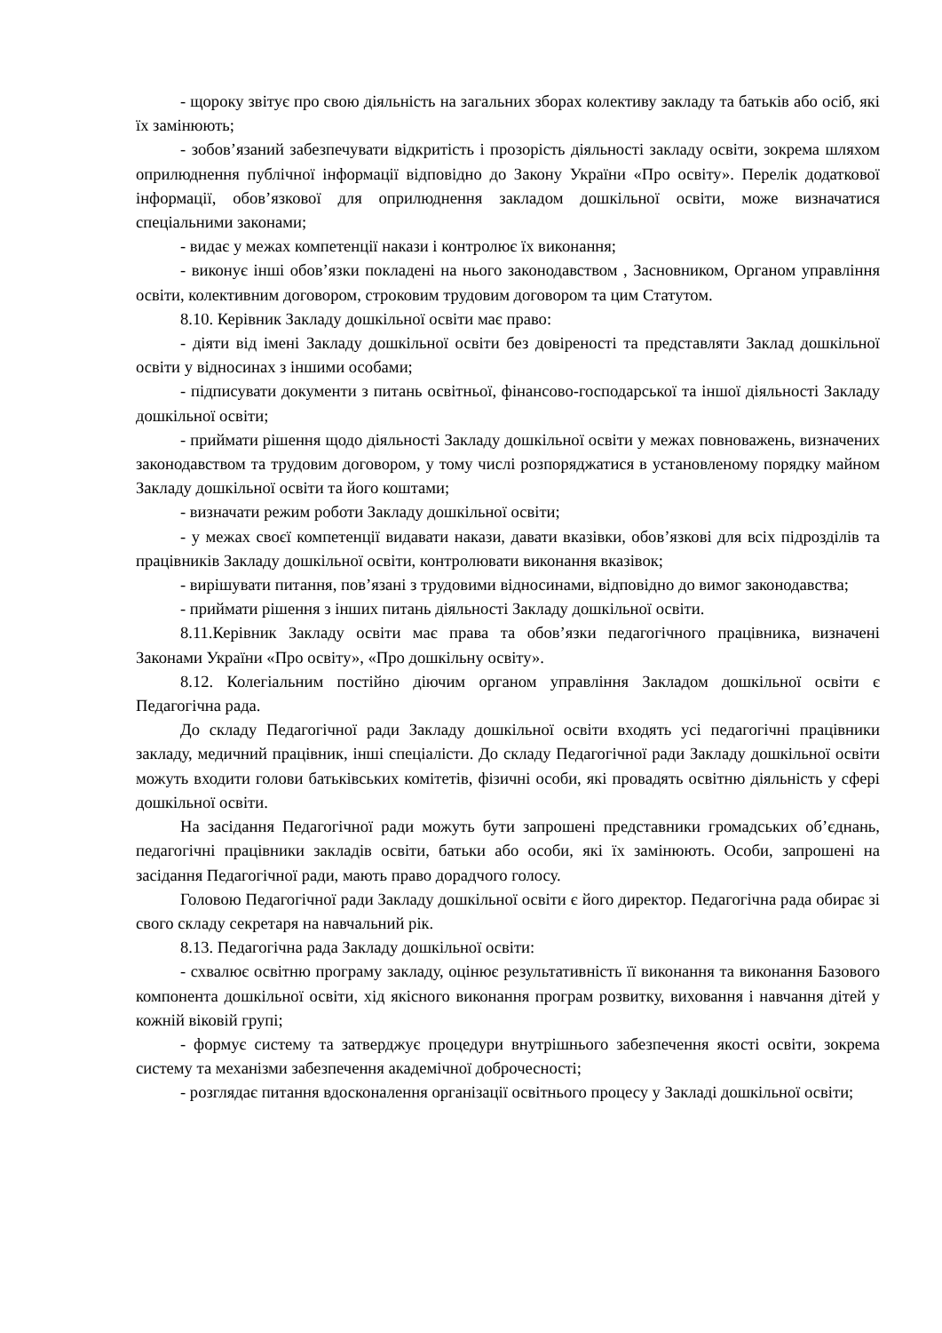- щороку звітує про свою діяльність на загальних зборах колективу закладу та батьків або осіб, які їх замінюють;
- зобов’язаний забезпечувати відкритість і прозорість діяльності закладу освіти, зокрема шляхом оприлюднення публічної інформації відповідно до Закону України «Про освіту». Перелік додаткової інформації, обов’язкової для оприлюднення закладом дошкільної освіти, може визначатися спеціальними законами;
- видає у межах компетенції накази і контролює їх виконання;
- виконує інші обов’язки покладені на нього законодавством , Засновником, Органом управління освіти, колективним договором, строковим трудовим договором та цим Статутом.
8.10. Керівник Закладу дошкільної освіти має право:
- діяти від імені Закладу дошкільної освіти без довіреності та представляти Заклад дошкільної освіти у відносинах з іншими особами;
- підписувати документи з питань освітньої, фінансово-господарської та іншої діяльності Закладу дошкільної освіти;
- приймати рішення щодо діяльності Закладу дошкільної освіти у межах повноважень, визначених законодавством та трудовим договором, у тому числі розпоряджатися в установленому порядку майном Закладу дошкільної освіти та його коштами;
- визначати режим роботи Закладу дошкільної освіти;
- у межах своєї компетенції видавати накази, давати вказівки, обов’язкові для всіх підрозділів та працівників Закладу дошкільної освіти, контролювати виконання вказівок;
- вирішувати питання, пов’язані з трудовими відносинами, відповідно до вимог законодавства;
- приймати рішення з інших питань діяльності Закладу дошкільної освіти.
8.11.Керівник Закладу освіти має права та обов’язки педагогічного працівника, визначені Законами України «Про освіту», «Про дошкільну освіту».
8.12. Колегіальним постійно діючим органом управління Закладом дошкільної освіти є Педагогічна рада.
До складу Педагогічної ради Закладу дошкільної освіти входять усі педагогічні працівники закладу, медичний працівник, інші спеціалісти. До складу Педагогічної ради Закладу дошкільної освіти можуть входити голови батьківських комітетів, фізичні особи, які провадять освітню діяльність у сфері дошкільної освіти.
На засідання Педагогічної ради можуть бути запрошені представники громадських об’єднань, педагогічні працівники закладів освіти, батьки або особи, які їх замінюють. Особи, запрошені на засідання Педагогічної ради, мають право дорадчого голосу.
Головою Педагогічної ради Закладу дошкільної освіти є його директор. Педагогічна рада обирає зі свого складу секретаря на навчальний рік.
8.13. Педагогічна рада Закладу дошкільної освіти:
- схвалює освітню програму закладу, оцінює результативність її виконання та виконання Базового компонента дошкільної освіти, хід якісного виконання програм розвитку, виховання і навчання дітей у кожній віковій групі;
- формує систему та затверджує процедури внутрішнього забезпечення якості освіти, зокрема систему та механізми забезпечення академічної доброчесності;
- розглядає питання вдосконалення організації освітнього процесу у Закладі дошкільної освіти;